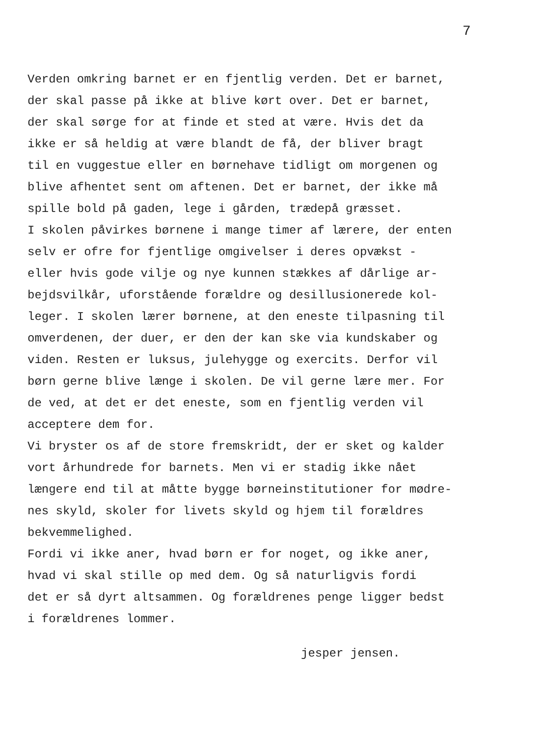7
Verden omkring barnet er en fjentlig verden. Det er barnet, der skal passe på ikke at blive kørt over. Det er barnet, der skal sørge for at finde et sted at være. Hvis det da ikke er så heldig at være blandt de få, der bliver bragt til en vuggestue eller en børnehave tidligt om morgenen og blive afhentet sent om aftenen. Det er barnet, der ikke må spille bold på gaden, lege i gården, trædepå græsset. I skolen påvirkes børnene i mange timer af lærere, der enten selv er ofre for fjentlige omgivelser i deres opvækst - eller hvis gode vilje og nye kunnen stækkes af dårlige ar- bejdsvilkår, uforstående forældre og desillusionerede kol- leger. I skolen lærer børnene, at den eneste tilpasning til omverdenen, der duer, er den der kan ske via kundskaber og viden. Resten er luksus, julehygge og exercits. Derfor vil børn gerne blive længe i skolen. De vil gerne lære mer. For de ved, at det er det eneste, som en fjentlig verden vil acceptere dem for. Vi bryster os af de store fremskridt, der er sket og kalder vort århundrede for barnets. Men vi er stadig ikke nået længere end til at måtte bygge børneinstitutioner for mødre- nes skyld, skoler for livets skyld og hjem til forældres bekvemmelighed. Fordi vi ikke aner, hvad børn er for noget, og ikke aner, hvad vi skal stille op med dem. Og så naturligvis fordi det er så dyrt altsammen. Og forældrenes penge ligger bedst i forældrenes lommer.
jesper jensen.